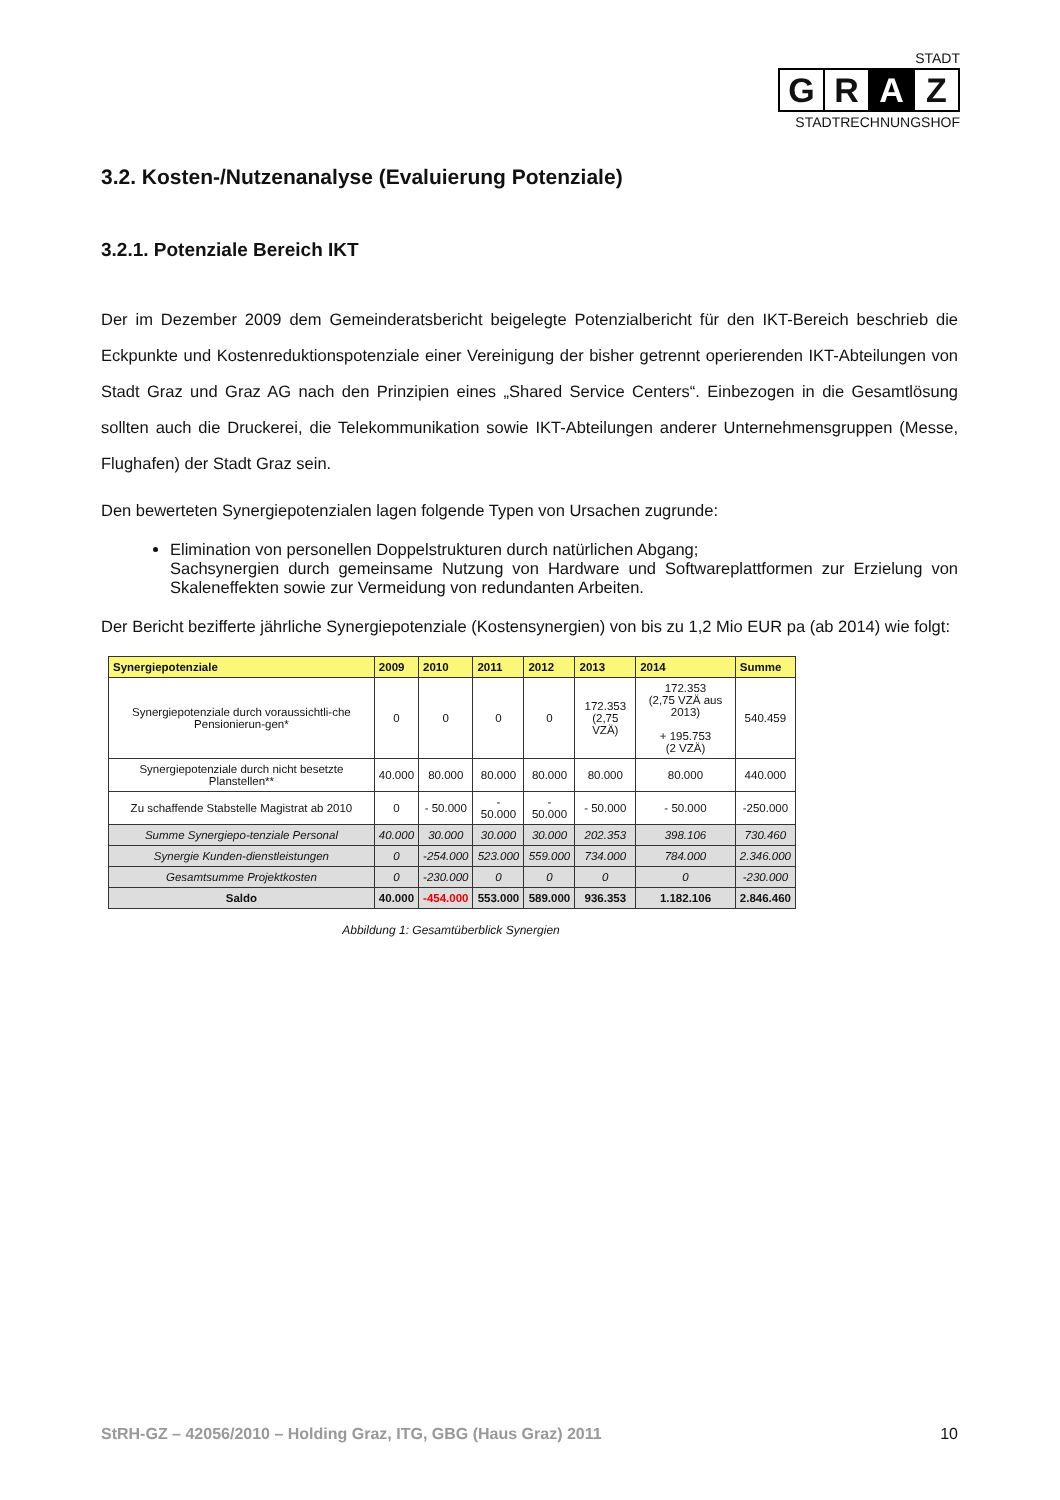STADT
G R A Z
STADTRECHNUNGSHOF
3.2. Kosten-/Nutzenanalyse (Evaluierung Potenziale)
3.2.1. Potenziale Bereich IKT
Der im Dezember 2009 dem Gemeinderatsbericht beigelegte Potenzialbericht für den IKT-Bereich beschrieb die Eckpunkte und Kostenreduktionspotenziale einer Vereinigung der bisher getrennt operierenden IKT-Abteilungen von Stadt Graz und Graz AG nach den Prinzipien eines „Shared Service Centers“. Einbezogen in die Gesamtlösung sollten auch die Druckerei, die Telekommunikation sowie IKT-Abteilungen anderer Unternehmensgruppen (Messe, Flughafen) der Stadt Graz sein.
Den bewerteten Synergiepotenzialen lagen folgende Typen von Ursachen zugrunde:
Elimination von personellen Doppelstrukturen durch natürlichen Abgang;
Sachsynergien durch gemeinsame Nutzung von Hardware und Softwareplattformen zur Erzielung von Skaleneffekten sowie zur Vermeidung von redundanten Arbeiten.
Der Bericht bezifferte jährliche Synergiepotenziale (Kostensynergien) von bis zu 1,2 Mio EUR pa (ab 2014) wie folgt:
| Synergiepotenziale | 2009 | 2010 | 2011 | 2012 | 2013 | 2014 | Summe |
| --- | --- | --- | --- | --- | --- | --- | --- |
| Synergiepotenziale durch voraussichtli-che Pensionierun-gen* | 0 | 0 | 0 | 0 | 172.353 (2,75 VZÄ) | 172.353 (2,75 VZÄ aus 2013) + 195.753 (2 VZÄ) | 540.459 |
| Synergiepotenziale durch nicht besetzte Planstellen** | 40.000 | 80.000 | 80.000 | 80.000 | 80.000 | 80.000 | 440.000 |
| Zu schaffende Stabstelle Magistrat ab 2010 | 0 | - 50.000 | - 50.000 | - 50.000 | - 50.000 | - 50.000 | -250.000 |
| Summe Synergiepo-tenziale Personal | 40.000 | 30.000 | 30.000 | 30.000 | 202.353 | 398.106 | 730.460 |
| Synergie Kunden-dienstleistungen | 0 | -254.000 | 523.000 | 559.000 | 734.000 | 784.000 | 2.346.000 |
| Gesamtsumme Projektkosten | 0 | -230.000 | 0 | 0 | 0 | 0 | -230.000 |
| Saldo | 40.000 | -454.000 | 553.000 | 589.000 | 936.353 | 1.182.106 | 2.846.460 |
Abbildung 1: Gesamtüberblick Synergien
StRH-GZ – 42056/2010 – Holding Graz, ITG, GBG (Haus Graz) 2011 10